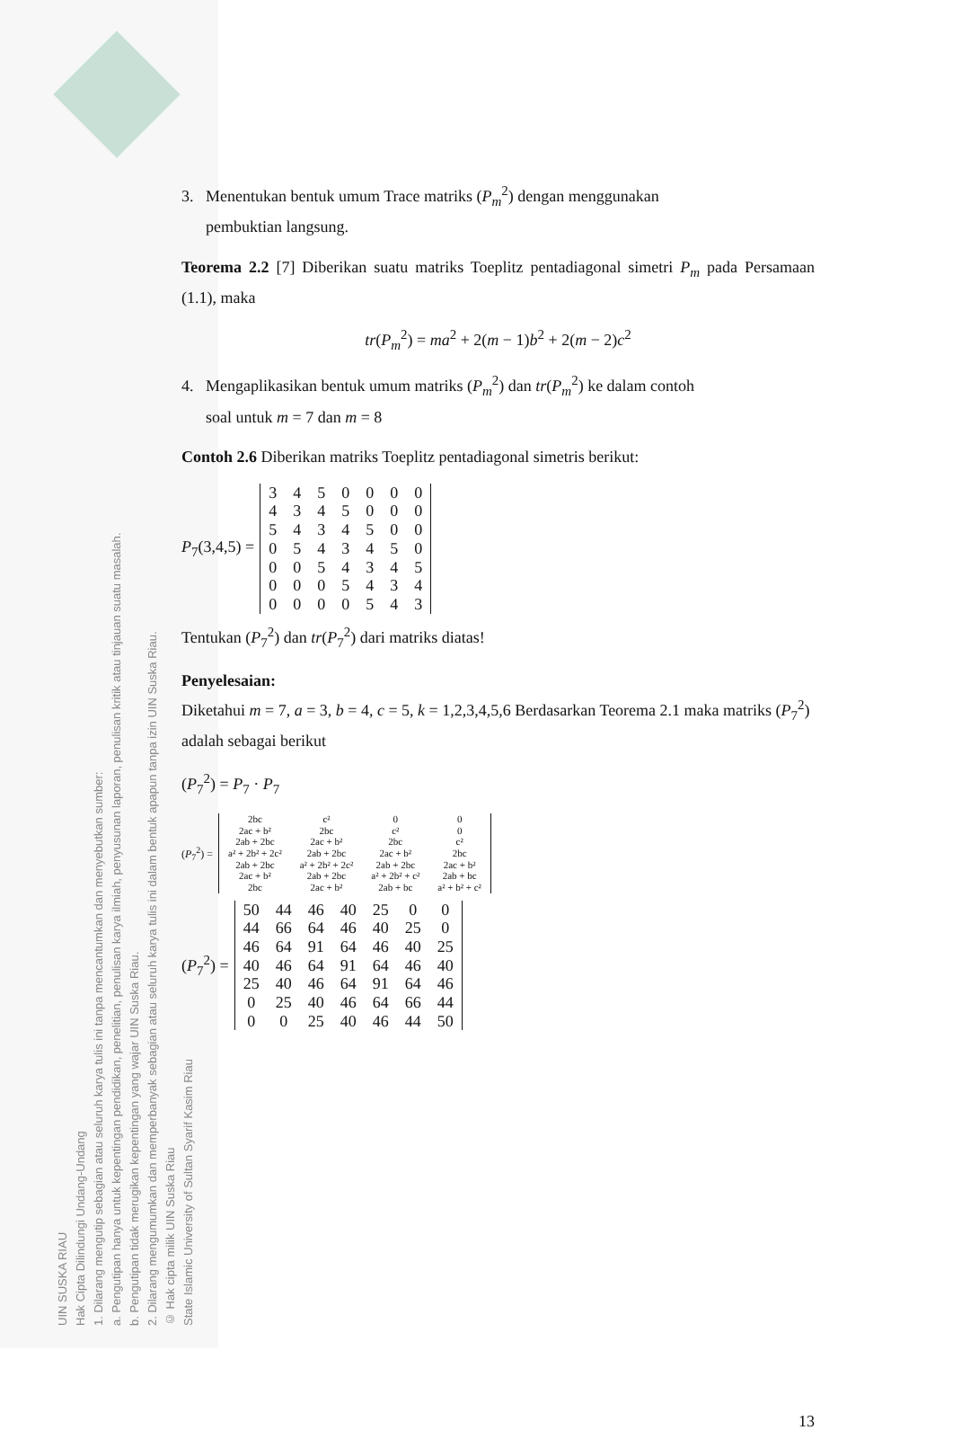UIN SUSKA RIAU
Hak Cipta Dilindungi Undang-Undang
1. Dilarang mengutip sebagian atau seluruh karya tulis ini tanpa mencantumkan dan menyebutkan sumber:
a. Pengutipan hanya untuk kepentingan pendidikan, penelitian, penulisan karya ilmiah, penyusunan laporan, penulisan kritik atau tinjauan suatu masalah.
b. Pengutipan tidak merugikan kepentingan yang wajar UIN Suska Riau.
2. Dilarang mengumumkan dan memperbanyak sebagian atau seluruh karya tulis ini dalam bentuk apapun tanpa izin UIN Suska Riau.
© Hak cipta milik UIN Suska Riau
State Islamic University of Sultan Syarif Kasim Riau
3. Menentukan bentuk umum Trace matriks (P<sub>m</sub><sup>2</sup>) dengan menggunakan
pembuktian langsung.
Teorema 2.2 [7] Diberikan suatu matriks Toeplitz pentadiagonal simetri P<sub>m</sub> pada Persamaan (1.1), maka
tr(P<sub>m</sub><sup>2</sup>) = ma<sup>2</sup> + 2(m − 1)b<sup>2</sup> + 2(m − 2)c<sup>2</sup>
4. Mengaplikasikan bentuk umum matriks (P<sub>m</sub><sup>2</sup>) dan tr(P<sub>m</sub><sup>2</sup>) ke dalam contoh
soal untuk m = 7 dan m = 8
Contoh 2.6 Diberikan matriks Toeplitz pentadiagonal simetris berikut:
P<sub>7</sub>(3,4,5) =
| 3 | 4 | 5 | 0 | 0 | 0 | 0 |
| 4 | 3 | 4 | 5 | 0 | 0 | 0 |
| 5 | 4 | 3 | 4 | 5 | 0 | 0 |
| 0 | 5 | 4 | 3 | 4 | 5 | 0 |
| 0 | 0 | 5 | 4 | 3 | 4 | 5 |
| 0 | 0 | 0 | 5 | 4 | 3 | 4 |
| 0 | 0 | 0 | 0 | 5 | 4 | 3 |
Tentukan (P<sub>7</sub><sup>2</sup>) dan tr(P<sub>7</sub><sup>2</sup>) dari matriks diatas!
Penyelesaian:
Diketahui m = 7, a = 3, b = 4, c = 5, k = 1,2,3,4,5,6 Berdasarkan Teorema 2.1 maka matriks (P<sub>7</sub><sup>2</sup>) adalah sebagai berikut
(P<sub>7</sub><sup>2</sup>) = P<sub>7</sub> · P<sub>7</sub>
(P<sub>7</sub><sup>2</sup>) =
| 2bc | c² | 0 | 0 |
| 2ac + b² | 2bc | c² | 0 |
| 2ab + 2bc | 2ac + b² | 2bc | c² |
| a² + 2b² + 2c² | 2ab + 2bc | 2ac + b² | 2bc |
| 2ab + 2bc | a² + 2b² + 2c² | 2ab + 2bc | 2ac + b² |
| 2ac + b² | 2ab + 2bc | a² + 2b² + c² | 2ab + bc |
| 2bc | 2ac + b² | 2ab + bc | a² + b² + c² |
(P<sub>7</sub><sup>2</sup>) =
| 50 | 44 | 46 | 40 | 25 | 0 | 0 |
| 44 | 66 | 64 | 46 | 40 | 25 | 0 |
| 46 | 64 | 91 | 64 | 46 | 40 | 25 |
| 40 | 46 | 64 | 91 | 64 | 46 | 40 |
| 25 | 40 | 46 | 64 | 91 | 64 | 46 |
| 0 | 25 | 40 | 46 | 64 | 66 | 44 |
| 0 | 0 | 25 | 40 | 46 | 44 | 50 |
13